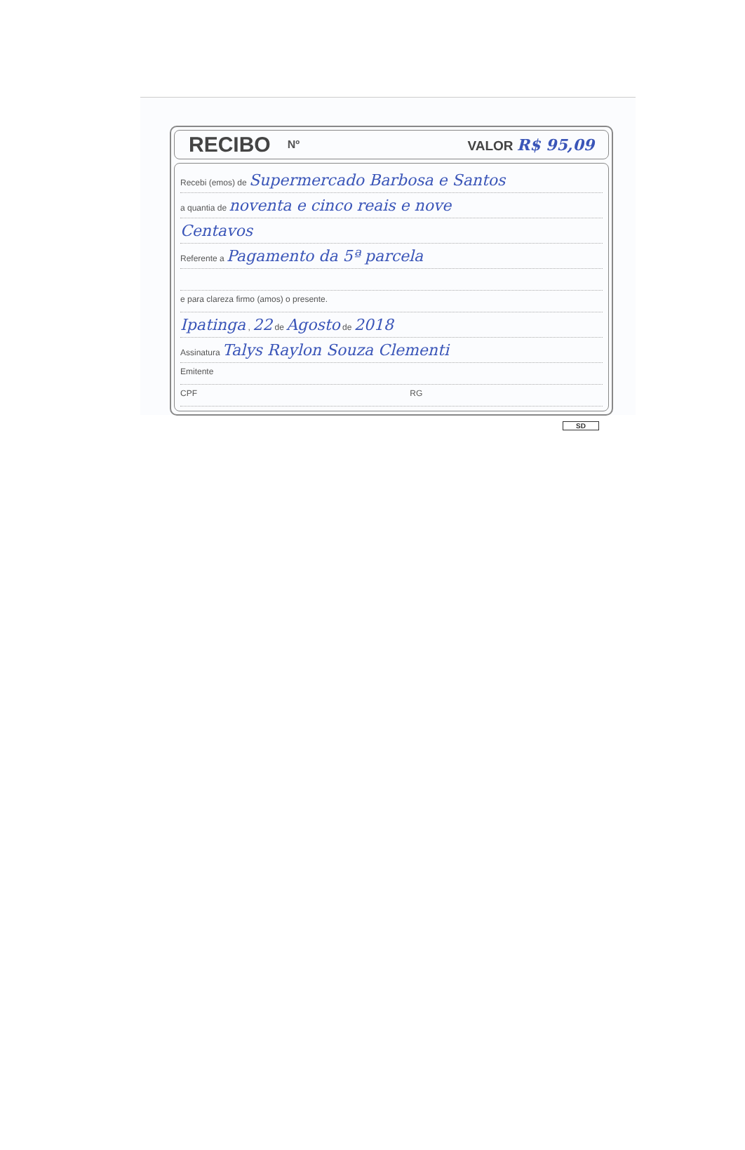RECIBO Nº VALOR R$ 95,09
Recebi (emos) de Supermercado Barbosa e Santos
a quantia de noventa e cinco reais e nove
Centavos
Referente a Pagamento da 5ª parcela
e para clareza firmo (amos) o presente.
Ipatinga , 22 de Agosto de 2018
Assinatura Talys Raylon Souza Clementi
Emitente
CPF RG
SD